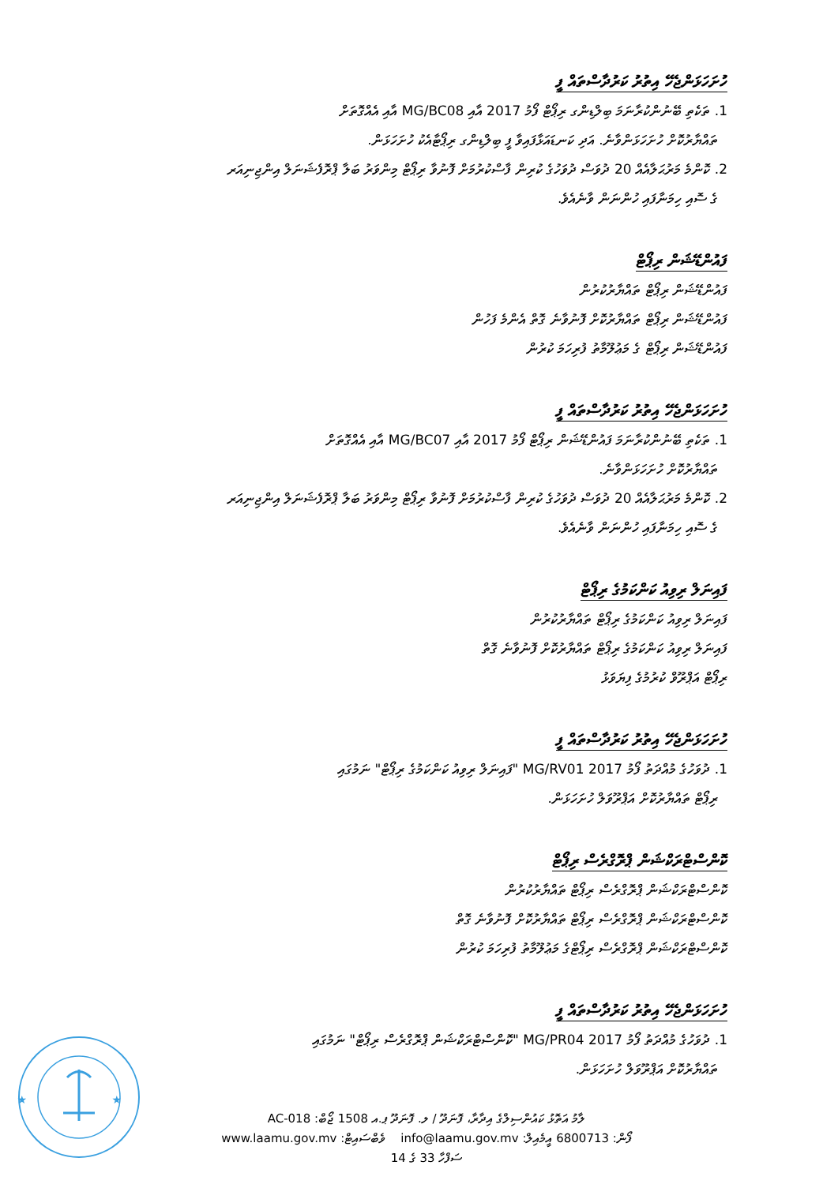ހުށަހަޅަންޖެހޭ އިތުރު ކަރުދާސްތައް ފީ
1. ތަކެތި ބޭނުންކުރާނަމަ ބިލްޑިންގ ރިޕޯޓް ފޯމު 2017 އާއި MG/BC08 އާއި އެއްގޮތަށް
ތައްޔާރުކޮށް ހުށަހަޅަންވާނެ. އަދި ކަނޑައަޅާފައިވާ ފީ ބިލްޑިންގ ރިޕޯޓާއެކު ހުށަހަޅަން.
2. ކޮންމެ މަރުޙަލާއެއް 20 ދުވަސް ދުވަހުގެ ކުރިން ފާސްކުރުމަށް ފޮނުވާ ރިޕޯޓް މިންވަރު ބަލާ ޕްރޮފެޝަނަލް އިންޖިނިއަރ
ގެ ސޮއި ހިމަނާފައި ހުންނަން ވާނެއެވެ.
ފައުންޑޭޝަން ރިޕޯޓް
ފައުންޑޭޝަން ރިޕޯޓް ތައްޔާރުކުރުން
ފައުންޑޭޝަން ރިޕޯޓް ތައްޔާރުކޮށް ފޮނުވާނެ ގޮތް އެންމެ ފަހުން
ފައުންޑޭޝަން ރިޕޯޓް ގެ މަޢުލޫމާތު ފުރިހަމަ ކުރުން
ހުށަހަޅަންޖެހޭ އިތުރު ކަރުދާސްތައް ފީ
1. ތަކެތި ބޭނުންކުރާނަމަ ފައުންޑޭޝަން ރިޕޯޓް ފޯމު 2017 އާއި MG/BC07 އާއި އެއްގޮތަށް
ތައްޔާރުކޮށް ހުށަހަޅަންވާނެ.
2. ކޮންމެ މަރުޙަލާއެއް 20 ދުވަސް ދުވަހުގެ ކުރިން ފާސްކުރުމަށް ފޮނުވާ ރިޕޯޓް މިންވަރު ބަލާ ޕްރޮފެޝަނަލް އިންޖިނިއަރ
ގެ ސޮއި ހިމަނާފައި ހުންނަން ވާނެއެވެ.
ފައިނަލް ރިވިއު ކަންކަމުގެ ރިޕޯޓް
ފައިނަލް ރިވިއު ކަންކަމުގެ ރިޕޯޓް ތައްޔާރުކުރުން
ފައިނަލް ރިވިއު ކަންކަމުގެ ރިޕޯޓް ތައްޔާރުކޮށް ފޮނުވާނެ ގޮތް
ރިޕޯޓް އަޕްރޫވް ކުރުމުގެ ފިޔަވަޅު
ހުށަހަޅަންޖެހޭ އިތުރު ކަރުދާސްތައް ފީ
1. ދުވަހުގެ މުއްދަތު ފޯމު 2017 MG/RV01 "ފައިނަލް ރިވިއު ކަންކަމުގެ ރިޕޯޓް" ނަމުގައި
ރިޕޯޓް ތައްޔާރުކޮށް އަޕްރޫވަލް ހުށަހަޅަން.
ކޮންސްޓްރަކްޝަން ޕްރޮގްރެސް ރިޕޯޓް
ކޮންސްޓްރަކްޝަން ޕްރޮގްރެސް ރިޕޯޓް ތައްޔާރުކުރުން
ކޮންސްޓްރަކްޝަން ޕްރޮގްރެސް ރިޕޯޓް ތައްޔާރުކޮށް ފޮނުވާނެ ގޮތް
ކޮންސްޓްރަކްޝަން ޕްރޮގްރެސް ރިޕޯޓްގެ މަޢުލޫމާތު ފުރިހަމަ ކުރުން
ހުށަހަޅަންޖެހޭ އިތުރު ކަރުދާސްތައް ފީ
1. ދުވަހުގެ މުއްދަތު ފޯމު 2017 MG/PR04 "ކޮންސްޓްރަކްޝަން ޕްރޮގްރެސް ރިޕޯޓް" ނަމުގައި
ތައްޔާރުކޮށް އަޕްރޫވަލް ހުށަހަޅަން.
★
★
ލާމު އަތޮޅު ކައުންސިލްގެ އިދާރާ، ފޮނަދޫ / ލ. ފޮނަދޫ ޕ.އ 1508 ޖޯބް: AC-018
ފޯން: 6800713 އީމެއިލް: info@laamu.gov.mv ވެބްސައިޓް: www.laamu.gov.mv
ސަފްހާ 33 ގެ 14